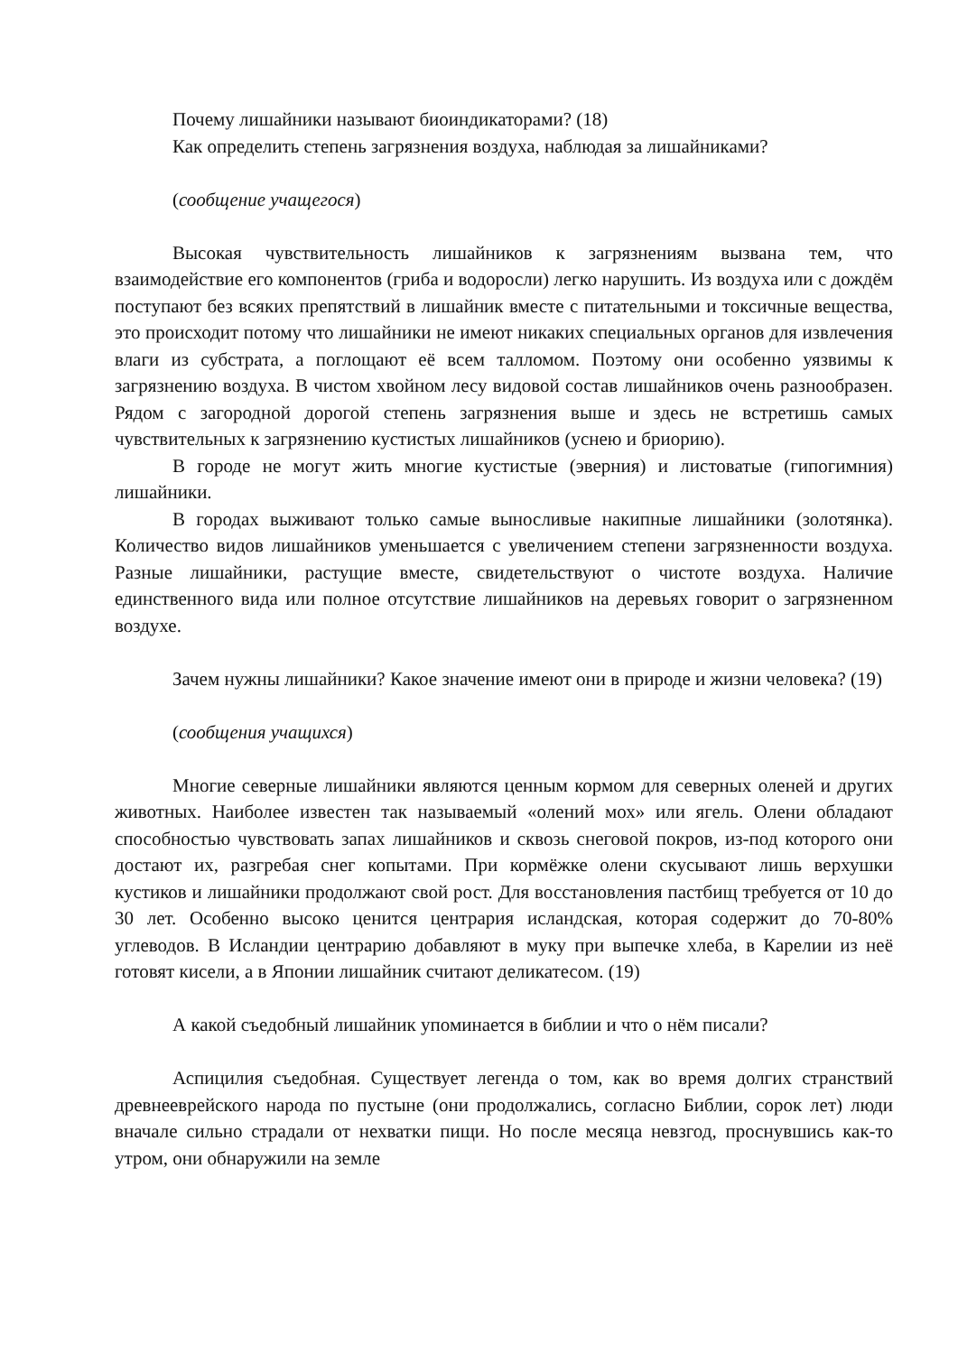Почему лишайники называют биоиндикаторами? (18)
Как определить степень загрязнения воздуха, наблюдая за лишайниками?
(сообщение учащегося)
Высокая чувствительность лишайников к загрязнениям вызвана тем, что взаимодействие его компонентов (гриба и водоросли) легко нарушить. Из воздуха или с дождём поступают без всяких препятствий в лишайник вместе с питательными и токсичные вещества, это происходит потому что лишайники не имеют никаких специальных органов для извлечения влаги из субстрата, а поглощают её всем талломом. Поэтому они особенно уязвимы к загрязнению воздуха. В чистом хвойном лесу видовой состав лишайников очень разнообразен. Рядом с загородной дорогой степень загрязнения выше и здесь не встретишь самых чувствительных к загрязнению кустистых лишайников (уснею и бриорию).
В городе не могут жить многие кустистые (эверния) и листоватые (гипогимния) лишайники.
В городах выживают только самые выносливые накипные лишайники (золотянка). Количество видов лишайников уменьшается с увеличением степени загрязненности воздуха. Разные лишайники, растущие вместе, свидетельствуют о чистоте воздуха. Наличие единственного вида или полное отсутствие лишайников на деревьях говорит о загрязненном воздухе.
Зачем нужны лишайники? Какое значение имеют они в природе и жизни человека? (19)
(сообщения учащихся)
Многие северные лишайники являются ценным кормом для северных оленей и других животных. Наиболее известен так называемый «олений мох» или ягель. Олени обладают способностью чувствовать запах лишайников и сквозь снеговой покров, из-под которого они достают их, разгребая снег копытами. При кормёжке олени скусывают лишь верхушки кустиков и лишайники продолжают свой рост. Для восстановления пастбищ требуется от 10 до 30 лет. Особенно высоко ценится центрария исландская, которая содержит до 70-80% углеводов. В Исландии центрарию добавляют в муку при выпечке хлеба, в Карелии из неё готовят кисели, а в Японии лишайник считают деликатесом. (19)
А какой съедобный лишайник упоминается в библии и что о нём писали?
Аспицилия съедобная. Существует легенда о том, как во время долгих странствий древнееврейского народа по пустыне (они продолжались, согласно Библии, сорок лет) люди вначале сильно страдали от нехватки пищи. Но после месяца невзгод, проснувшись как-то утром, они обнаружили на земле